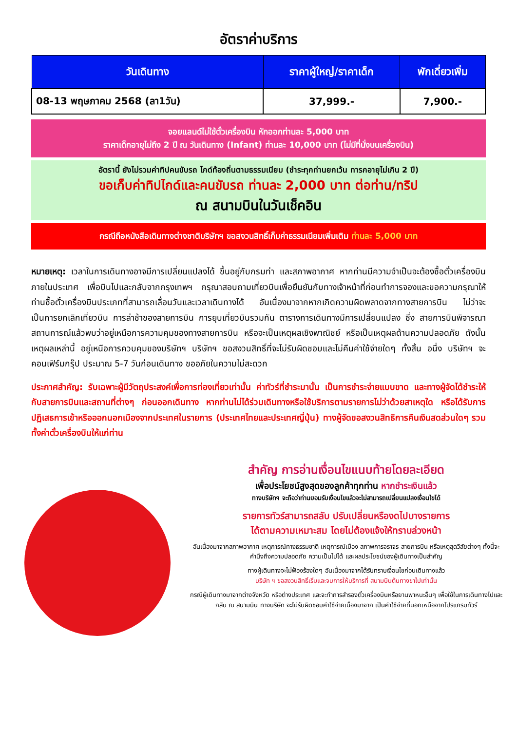อัตราค่าบริการ
| วันเดินทาง | ราคาผู้ใหญ่/ราคาเด็ก | พักเดี่ยวเพิ่ม |
| --- | --- | --- |
| 08-13 พฤษภาคม 2568 (ลา1วัน) | 37,999.- | 7,900.- |
จอยแลนด์ไม่ใช้ตั๋วเครื่องบิน หักออกท่านละ 5,000 บาท
ราคาเด็กอายุไม่ถึง 2 ปี ณ วันเดินทาง (Infant) ท่านละ 10,000 บาท (ไม่มีที่นั่งบนเครื่องบิน)
อัตรานี้ ยังไม่รวมค่าทิปคนขับรถ ไกด์ท้องถิ่นตามธรรมเนียม (ชำระทุกท่านยกเว้น ทารกอายุไม่เกิน 2 ปี)
ขอเก็บค่าทิปไกด์และคนขับรถ ท่านละ 2,000 บาท ต่อท่าน/ทริป
ณ สนามบินในวันเช็คอิน
กรณีถือหนังสือเดินทางต่างชาติบริษัทฯ ขอสงวนสิทธิ์เก็บค่าธรรมเนียมเพิ่มเติม ท่านละ 5,000 บาท
หมายเหตุ: เวลาในการเดินทางอาจมีการเปลี่ยนแปลงได้ ขึ้นอยู่กับกรมท่า และสภาพอากาศ หากท่านมีความจำเป็นจะต้องซื้อตั๋วเครื่องบินภายในประเทศ เพื่อบินไปและกลับจากกรุงเทพฯ กรุณาสอบถามเที่ยวบินเพื่อยืนยันกับทางเจ้าหน้าที่ก่อนทำการจองและขอความกรุณาให้ท่านซื้อตั๋วเครื่องบินประเภทที่สามารถเลื่อนวันและเวลาเดินทางได้ อันเนื่องมาจากหากเกิดความผิดพลาดจากทางสายการบิน ไม่ว่าจะเป็นการยกเลิกเที่ยวบิน การล่าช้าของสายการบิน การยุบเที่ยวบินรวมกัน ตารางการเดินทางมีการเปลี่ยนแปลง ซึ่ง สายการบินพิจารณาสถานการณ์แล้วพบว่าอยู่เหนือการความคุมของทางสายการบิน หรือจะเป็นเหตุผลเชิงพาณิชย์ หรือเป็นเหตุผลด้านความปลอดภัย ดังนั้นเหตุผลเหล่านี้ อยู่เหนือการควบคุมของบริษัทฯ บริษัทฯ ขอสงวนสิทธิ์ที่จะไม่รับผิดชอบและไม่คืนค่าใช้จ่ายใดๆ ทั้งสิ้น อนึ่ง บริษัทฯ จะคอนเฟิร์มกรุ๊ป ประมาณ 5-7 วันก่อนเดินทาง ขออภัยในความไม่สะดวก
ประกาศสำคัญ: รับเฉพาะผู้มีวัตถุประสงค์เพื่อการท่องเที่ยวเท่านั้น ค่าทัวร์ที่ชำระมานั้น เป็นการชำระจ่ายแบบขาด และทางผู้จัดได้ชำระให้กับสายการบินและสถานที่ต่างๆ ก่อนออกเดินทาง หากท่านไม่ได้ร่วมเดินทางหรือใช้บริการตามรายการไม่ว่าด้วยสาเหตุใด หรือได้รับการปฏิเสธการเข้าหรือออกนอกเมืองจากประเทศในรายการ (ประเทศไทยและประเทศญี่ปุ่น) ทางผู้จัดขอสงวนสิทธิการคืนเงินสดส่วนใดๆ รวมทั้งค่าตั๋วเครื่องบินให้แก่ท่าน
สำคัญ การอ่านเงื่อนไขแนบท้ายโดยละเอียด
เพื่อประโยชน์สูงสุดของลูกค้าทุกท่าน หากชำระเงินแล้ว
ทางบริษัทฯ จะถือว่าท่านยอมรับเงื่อนไขแล้วจะไม่สามารถเปลี่ยนแปลงเงื่อนไขได้
รายการทัวร์สามารถสลับ ปรับเปลี่ยนหรืองดไปบางรายการ
ได้ตามความเหมาะสม โดยไม่ต้องแจ้งให้ทราบล่วงหน้า
อันเนื่องมาจากสภาพอากาศ เหตุการณ์ทางธรรมชาติ เหตุการณ์เมือง สภาพการจราจร สายการบิน หรือเหตุสุดวิสัยต่างๆ ทั้งนี้จะคำนึงถึงความปลอดภัย ความเป็นไปได้ และผลประโยชน์ของผู้เดินทางเป็นสำคัญ
ทางผู้เดินทางจะไม่ฟ้องร้องใดๆ อันเนื่องมาจากได้รับทราบเงื่อนไขก่อนเดินทางแล้ว
บริษัท ฯ ขอสงวนสิทธิ์เริ่มและจบการให้บริการที่ สนามบินต้นทางขาไปเท่านั้น
กรณีผู้เดินทางมาจากต่างจังหวัด หรือต่างประเทศ และจะทำการสำรองตั๋วเครื่องบินหรือยานพาหนะอื่นๆ เพื่อใช้ในการเดินทางไปและกลับ ณ สนามบิน ทางบริษัท จะไม่รับผิดชอบค่าใช้จ่ายเนื่องมาจาก เป็นค่าใช้จ่ายที่นอกเหนือจากโปรแกรมทัวร์